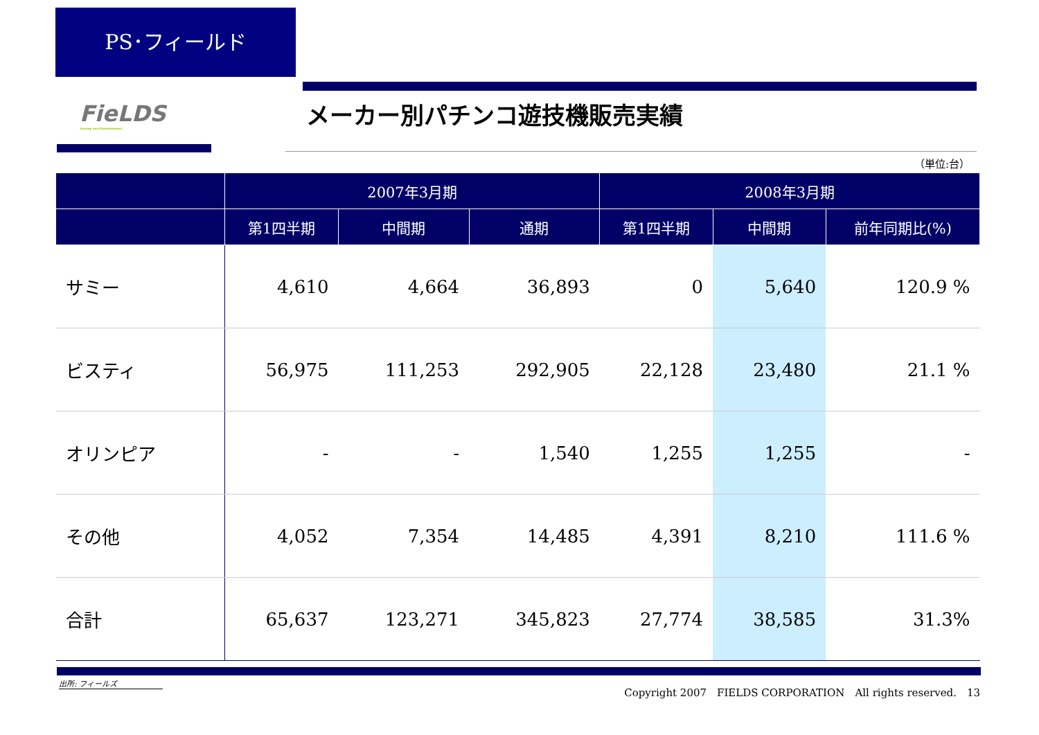PS･フィールド
FieLDS
Gaming and Entertainment
メーカー別パチンコ遊技機販売実績
（単位:台）
| | 2007年3月期 | | | 2008年3月期 | | |
| --- | --- | --- | --- | --- | --- | --- |
| | 第1四半期 | 中間期 | 通期 | 第1四半期 | 中間期 | 前年同期比(%) |
| サミー | 4,610 | 4,664 | 36,893 | 0 | 5,640 | 120.9 % |
| ビスティ | 56,975 | 111,253 | 292,905 | 22,128 | 23,480 | 21.1 % |
| オリンピア | - | - | 1,540 | 1,255 | 1,255 | - |
| その他 | 4,052 | 7,354 | 14,485 | 4,391 | 8,210 | 111.6 % |
| 合計 | 65,637 | 123,271 | 345,823 | 27,774 | 38,585 | 31.3% |
出所: フィールズ
Copyright 2007　FIELDS CORPORATION　All rights reserved.　13